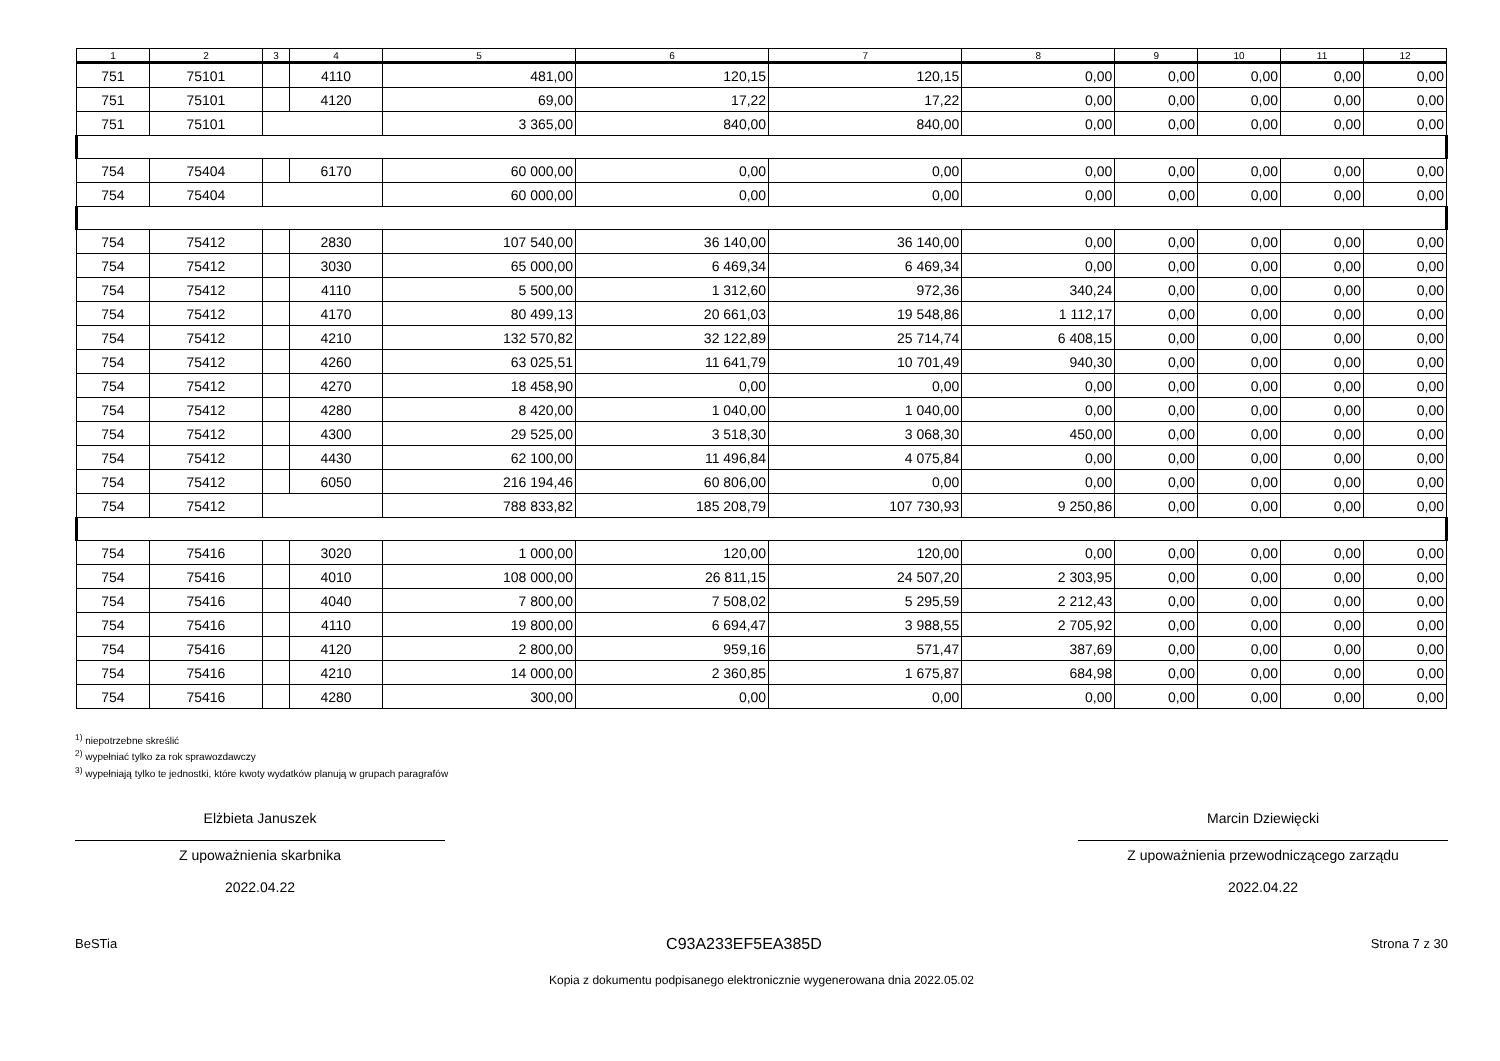| 1 | 2 | 3 | 4 | 5 | 6 | 7 | 8 | 9 | 10 | 11 | 12 |
| --- | --- | --- | --- | --- | --- | --- | --- | --- | --- | --- | --- |
| 751 | 75101 | | 4110 | 481,00 | 120,15 | 120,15 | 0,00 | 0,00 | 0,00 | 0,00 | 0,00 |
| 751 | 75101 | | 4120 | 69,00 | 17,22 | 17,22 | 0,00 | 0,00 | 0,00 | 0,00 | 0,00 |
| 751 | 75101 | | | 3 365,00 | 840,00 | 840,00 | 0,00 | 0,00 | 0,00 | 0,00 | 0,00 |
| 754 | 75404 | | 6170 | 60 000,00 | 0,00 | 0,00 | 0,00 | 0,00 | 0,00 | 0,00 | 0,00 |
| 754 | 75404 | | | 60 000,00 | 0,00 | 0,00 | 0,00 | 0,00 | 0,00 | 0,00 | 0,00 |
| 754 | 75412 | | 2830 | 107 540,00 | 36 140,00 | 36 140,00 | 0,00 | 0,00 | 0,00 | 0,00 | 0,00 |
| 754 | 75412 | | 3030 | 65 000,00 | 6 469,34 | 6 469,34 | 0,00 | 0,00 | 0,00 | 0,00 | 0,00 |
| 754 | 75412 | | 4110 | 5 500,00 | 1 312,60 | 972,36 | 340,24 | 0,00 | 0,00 | 0,00 | 0,00 |
| 754 | 75412 | | 4170 | 80 499,13 | 20 661,03 | 19 548,86 | 1 112,17 | 0,00 | 0,00 | 0,00 | 0,00 |
| 754 | 75412 | | 4210 | 132 570,82 | 32 122,89 | 25 714,74 | 6 408,15 | 0,00 | 0,00 | 0,00 | 0,00 |
| 754 | 75412 | | 4260 | 63 025,51 | 11 641,79 | 10 701,49 | 940,30 | 0,00 | 0,00 | 0,00 | 0,00 |
| 754 | 75412 | | 4270 | 18 458,90 | 0,00 | 0,00 | 0,00 | 0,00 | 0,00 | 0,00 | 0,00 |
| 754 | 75412 | | 4280 | 8 420,00 | 1 040,00 | 1 040,00 | 0,00 | 0,00 | 0,00 | 0,00 | 0,00 |
| 754 | 75412 | | 4300 | 29 525,00 | 3 518,30 | 3 068,30 | 450,00 | 0,00 | 0,00 | 0,00 | 0,00 |
| 754 | 75412 | | 4430 | 62 100,00 | 11 496,84 | 4 075,84 | 0,00 | 0,00 | 0,00 | 0,00 | 0,00 |
| 754 | 75412 | | 6050 | 216 194,46 | 60 806,00 | 0,00 | 0,00 | 0,00 | 0,00 | 0,00 | 0,00 |
| 754 | 75412 | | | 788 833,82 | 185 208,79 | 107 730,93 | 9 250,86 | 0,00 | 0,00 | 0,00 | 0,00 |
| 754 | 75416 | | 3020 | 1 000,00 | 120,00 | 120,00 | 0,00 | 0,00 | 0,00 | 0,00 | 0,00 |
| 754 | 75416 | | 4010 | 108 000,00 | 26 811,15 | 24 507,20 | 2 303,95 | 0,00 | 0,00 | 0,00 | 0,00 |
| 754 | 75416 | | 4040 | 7 800,00 | 7 508,02 | 5 295,59 | 2 212,43 | 0,00 | 0,00 | 0,00 | 0,00 |
| 754 | 75416 | | 4110 | 19 800,00 | 6 694,47 | 3 988,55 | 2 705,92 | 0,00 | 0,00 | 0,00 | 0,00 |
| 754 | 75416 | | 4120 | 2 800,00 | 959,16 | 571,47 | 387,69 | 0,00 | 0,00 | 0,00 | 0,00 |
| 754 | 75416 | | 4210 | 14 000,00 | 2 360,85 | 1 675,87 | 684,98 | 0,00 | 0,00 | 0,00 | 0,00 |
| 754 | 75416 | | 4280 | 300,00 | 0,00 | 0,00 | 0,00 | 0,00 | 0,00 | 0,00 | 0,00 |
<sup>1)</sup> niepotrzebne skreślić
<sup>2)</sup> wypełniać tylko za rok sprawozdawczy
<sup>3)</sup> wypełniają tylko te jednostki, które kwoty wydatków planują w grupach paragrafów
Elżbieta Januszek
Z upoważnienia skarbnika
2022.04.22
Marcin Dziewięcki
Z upoważnienia przewodniczącego zarządu
2022.04.22
BeSTia C93A233EF5EA385D Strona 7 z 30
Kopia z dokumentu podpisanego elektronicznie wygenerowana dnia 2022.05.02